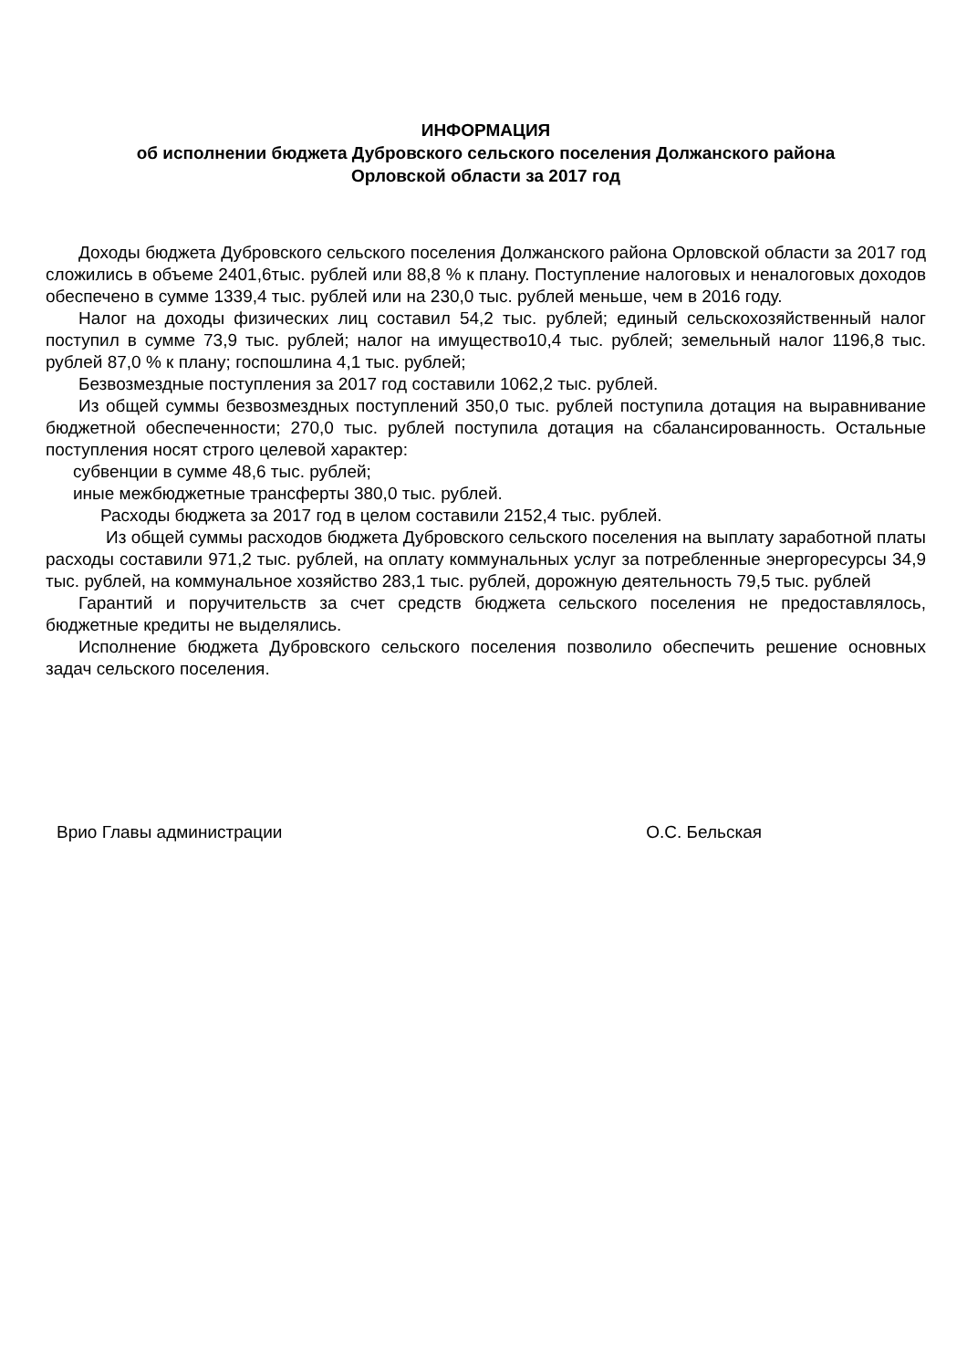ИНФОРМАЦИЯ
об исполнении бюджета Дубровского сельского поселения Должанского района
Орловской области за 2017 год
Доходы бюджета Дубровского сельского поселения Должанского района Орловской области за 2017 год сложились в объеме 2401,6тыс. рублей или 88,8 % к плану. Поступление налоговых и неналоговых доходов обеспечено в сумме 1339,4 тыс. рублей или на 230,0 тыс. рублей меньше, чем в 2016 году.
Налог на доходы физических лиц составил 54,2 тыс. рублей; единый сельскохозяйственный налог поступил в сумме 73,9 тыс. рублей; налог на имущество10,4 тыс. рублей; земельный налог 1196,8 тыс. рублей 87,0 % к плану; госпошлина 4,1 тыс. рублей;
Безвозмездные поступления за 2017 год составили 1062,2 тыс. рублей.
Из общей суммы безвозмездных поступлений 350,0 тыс. рублей поступила дотация на выравнивание бюджетной обеспеченности; 270,0 тыс. рублей поступила дотация на сбалансированность. Остальные поступления носят строго целевой характер:
субвенции в сумме 48,6 тыс. рублей;
иные межбюджетные трансферты 380,0 тыс. рублей.
Расходы бюджета за 2017 год в целом составили 2152,4 тыс. рублей.
Из общей суммы расходов бюджета Дубровского сельского поселения на выплату заработной платы расходы составили 971,2 тыс. рублей, на оплату коммунальных услуг за потребленные энергоресурсы 34,9 тыс. рублей, на коммунальное хозяйство 283,1 тыс. рублей, дорожную деятельность 79,5 тыс. рублей
Гарантий и поручительств за счет средств бюджета сельского поселения не предоставлялось, бюджетные кредиты не выделялись.
Исполнение бюджета Дубровского сельского поселения позволило обеспечить решение основных задач сельского поселения.
Врио Главы администрации О.С. Бельская